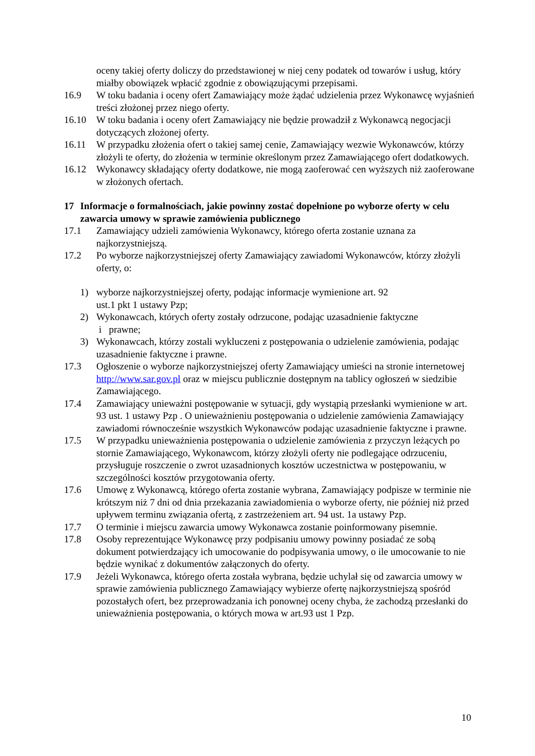oceny takiej oferty doliczy do przedstawionej w niej ceny podatek od towarów i usług, który miałby obowiązek wpłacić zgodnie z obowiązującymi przepisami.
16.9 W toku badania i oceny ofert Zamawiający może żądać udzielenia przez Wykonawcę wyjaśnień treści złożonej przez niego oferty.
16.10 W toku badania i oceny ofert Zamawiający nie będzie prowadził z Wykonawcą negocjacji dotyczących złożonej oferty.
16.11 W przypadku złożenia ofert o takiej samej cenie, Zamawiający wezwie Wykonawców, którzy złożyli te oferty, do złożenia w terminie określonym przez Zamawiającego ofert dodatkowych.
16.12 Wykonawcy składający oferty dodatkowe, nie mogą zaoferować cen wyższych niż zaoferowane w złożonych ofertach.
17 Informacje o formalnościach, jakie powinny zostać dopełnione po wyborze oferty w celu zawarcia umowy w sprawie zamówienia publicznego
17.1 Zamawiający udzieli zamówienia Wykonawcy, którego oferta zostanie uznana za najkorzystniejszą.
17.2 Po wyborze najkorzystniejszej oferty Zamawiający zawiadomi Wykonawców, którzy złożyli oferty, o:
1) wyborze najkorzystniejszej oferty, podając informacje wymienione art. 92
ust.1 pkt 1 ustawy Pzp;
2) Wykonawcach, których oferty zostały odrzucone, podając uzasadnienie faktyczne
i prawne;
3) Wykonawcach, którzy zostali wykluczeni z postępowania o udzielenie zamówienia, podając uzasadnienie faktyczne i prawne.
17.3 Ogłoszenie o wyborze najkorzystniejszej oferty Zamawiający umieści na stronie internetowej http://www.sar.gov.pl oraz w miejscu publicznie dostępnym na tablicy ogłoszeń w siedzibie Zamawiającego.
17.4 Zamawiający unieważni postępowanie w sytuacji, gdy wystąpią przesłanki wymienione w art. 93 ust. 1 ustawy Pzp . O unieważnieniu postępowania o udzielenie zamówienia Zamawiający zawiadomi równocześnie wszystkich Wykonawców podając uzasadnienie faktyczne i prawne.
17.5 W przypadku unieważnienia postępowania o udzielenie zamówienia z przyczyn leżących po stornie Zamawiającego, Wykonawcom, którzy złożyli oferty nie podlegające odrzuceniu, przysługuje roszczenie o zwrot uzasadnionych kosztów uczestnictwa w postępowaniu, w szczególności kosztów przygotowania oferty.
17.6 Umowę z Wykonawcą, którego oferta zostanie wybrana, Zamawiający podpisze w terminie nie krótszym niż 7 dni od dnia przekazania zawiadomienia o wyborze oferty, nie później niż przed upływem terminu związania ofertą, z zastrzeżeniem art. 94 ust. 1a ustawy Pzp.
17.7 O terminie i miejscu zawarcia umowy Wykonawca zostanie poinformowany pisemnie.
17.8 Osoby reprezentujące Wykonawcę przy podpisaniu umowy powinny posiadać ze sobą dokument potwierdzający ich umocowanie do podpisywania umowy, o ile umocowanie to nie będzie wynikać z dokumentów załączonych do oferty.
17.9 Jeżeli Wykonawca, którego oferta została wybrana, będzie uchylał się od zawarcia umowy w sprawie zamówienia publicznego Zamawiający wybierze ofertę najkorzystniejszą spośród pozostałych ofert, bez przeprowadzania ich ponownej oceny chyba, że zachodzą przesłanki do unieważnienia postępowania, o których mowa w art.93 ust 1 Pzp.
10